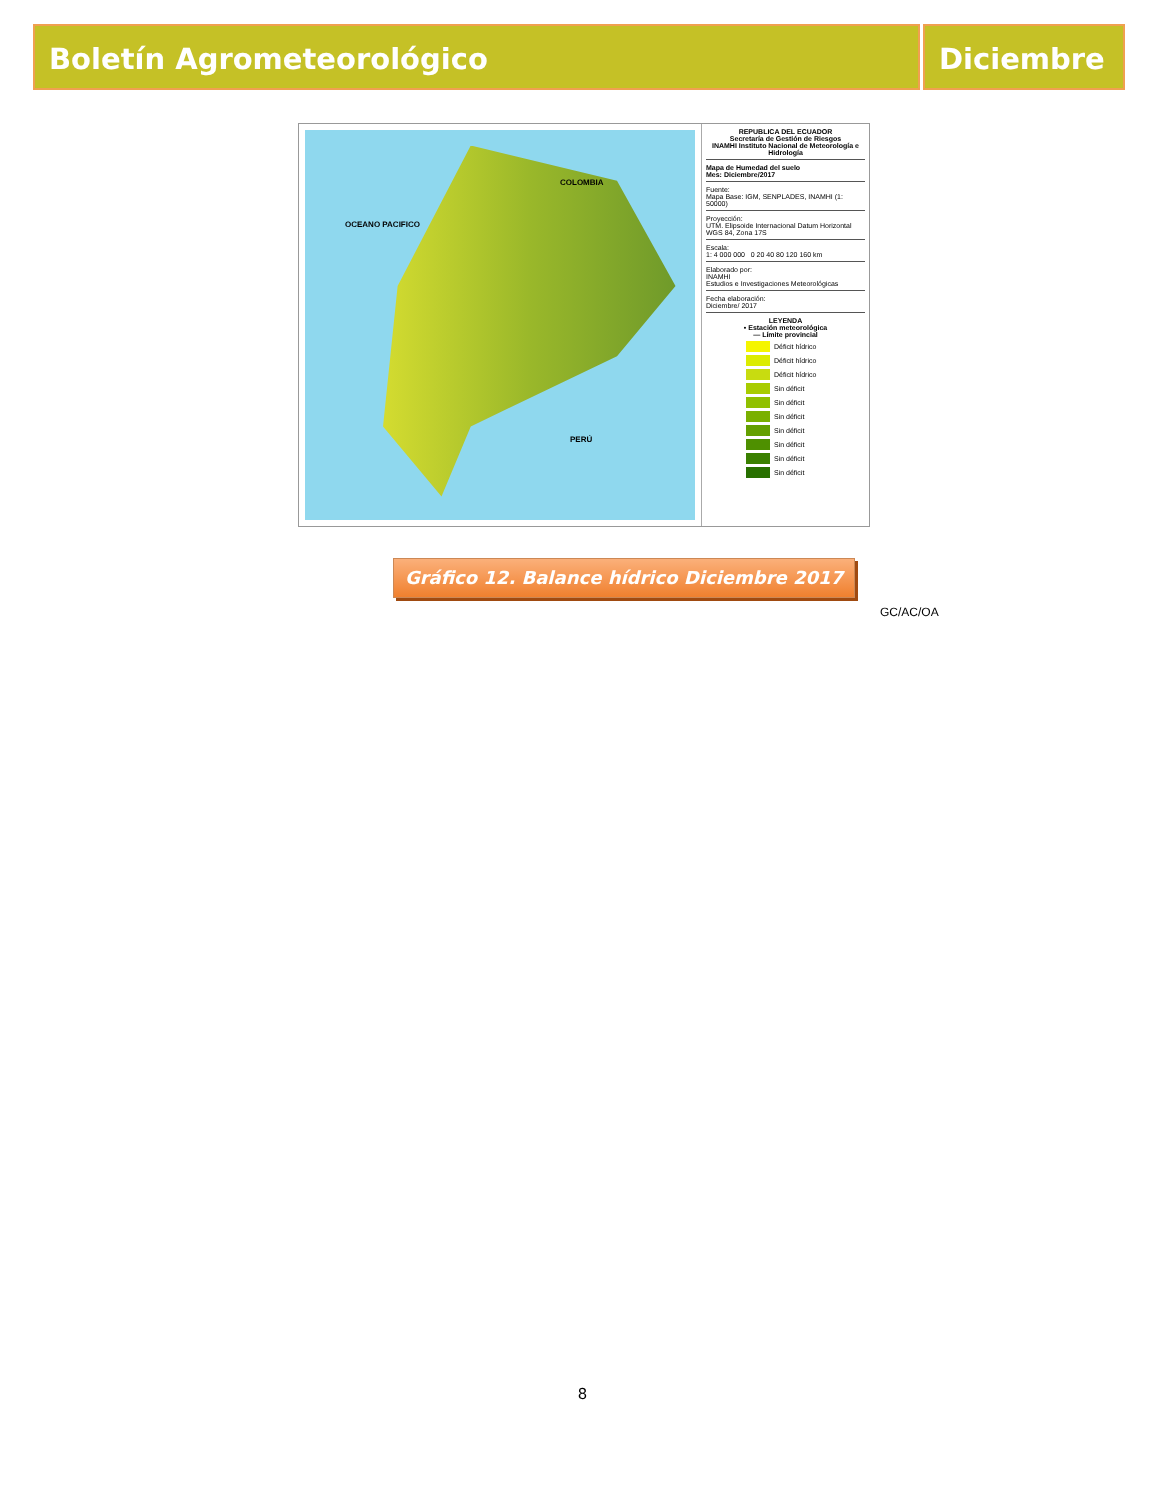Boletín Agrometeorológico Diciembre
COLOMBIA
PERÚ
OCEANO PACIFICO
REPUBLICA DEL ECUADOR
Secretaría de Gestión de Riesgos
INAMHI Instituto Nacional de Meteorología e Hidrología
Mapa de Humedad del suelo
Mes: Diciembre/2017
Fuente:
Mapa Base: IGM, SENPLADES, INAMHI (1: 50000)
Proyección:
UTM. Elipsoide Internacional Datum Horizontal WGS 84, Zona 17S
Escala:
1: 4 000 000 0 20 40 80 120 160 km
Elaborado por:
INAMHI
Estudios e Investigaciones Meteorológicas
Fecha elaboración:
Diciembre/ 2017
LEYENDA
• Estación meteorológica
— Límite provincial
Déficit hídrico
Déficit hídrico
Déficit hídrico
Sin déficit
Sin déficit
Sin déficit
Sin déficit
Sin déficit
Sin déficit
Sin déficit
Gráfico 12. Balance hídrico Diciembre 2017
GC/AC/OA
8